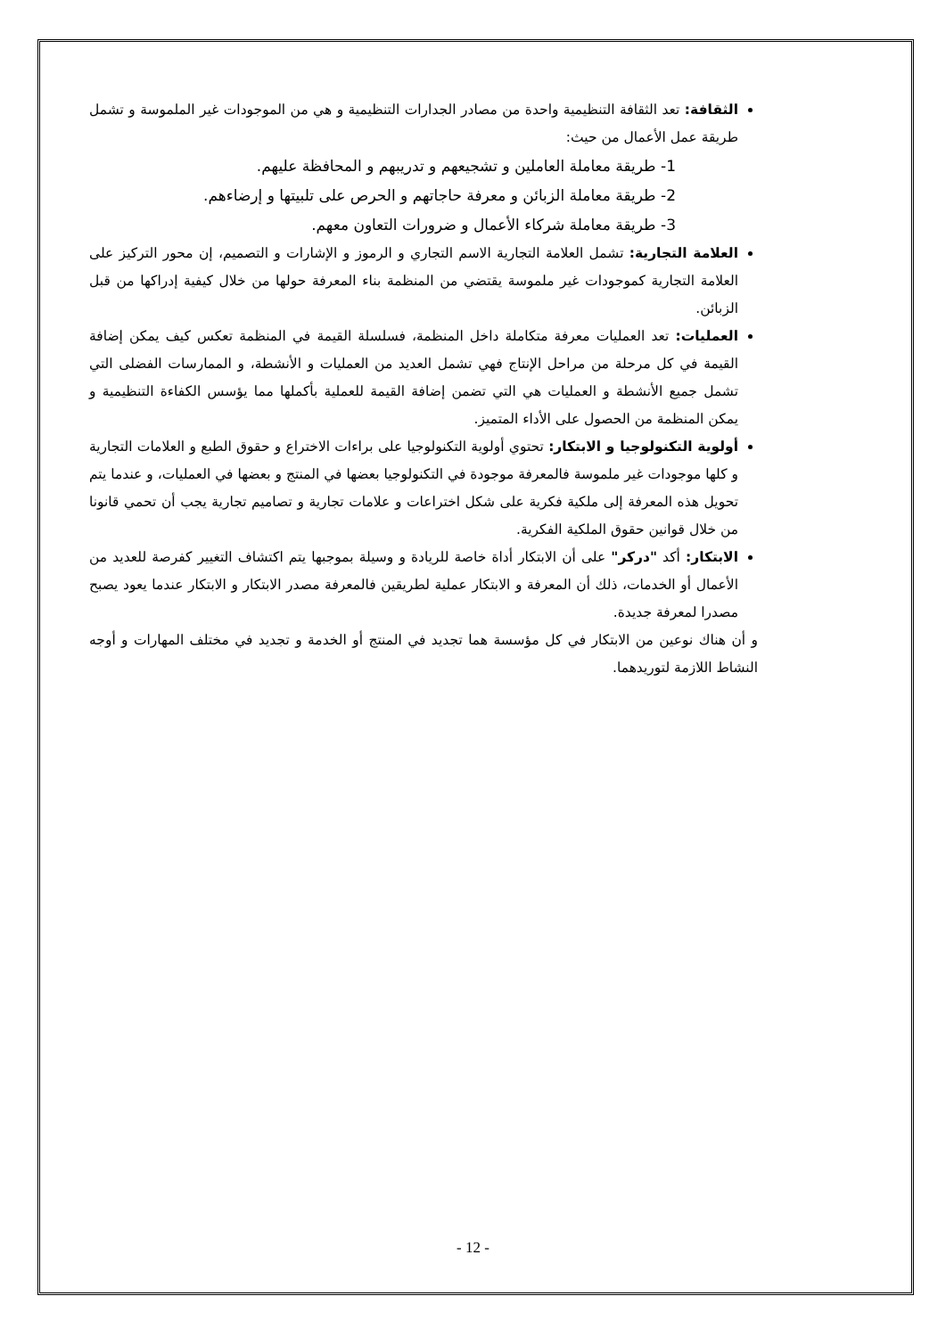الثقافة: تعد الثقافة التنظيمية واحدة من مصادر الجدارات التنظيمية و هي من الموجودات غير الملموسة و تشمل طريقة عمل الأعمال من حيث:
1- طريقة معاملة العاملين و تشجيعهم و تدريبهم و المحافظة عليهم.
2- طريقة معاملة الزبائن و معرفة حاجاتهم و الحرص على تلبيتها و إرضاءهم.
3- طريقة معاملة شركاء الأعمال و ضرورات التعاون معهم.
العلامة التجارية: تشمل العلامة التجارية الاسم التجاري و الرموز و الإشارات و التصميم، إن محور التركيز على العلامة التجارية كموجودات غير ملموسة يقتضي من المنظمة بناء المعرفة حولها من خلال كيفية إدراكها من قبل الزبائن.
العمليات: تعد العمليات معرفة متكاملة داخل المنظمة، فسلسلة القيمة في المنظمة تعكس كيف يمكن إضافة القيمة في كل مرحلة من مراحل الإنتاج فهي تشمل العديد من العمليات و الأنشطة، و الممارسات الفضلى التي تشمل جميع الأنشطة و العمليات هي التي تضمن إضافة القيمة للعملية بأكملها مما يؤسس الكفاءة التنظيمية و يمكن المنظمة من الحصول على الأداء المتميز.
أولوية التكنولوجيا و الابتكار: تحتوي أولوية التكنولوجيا على براءات الاختراع و حقوق الطبع و العلامات التجارية و كلها موجودات غير ملموسة فالمعرفة موجودة في التكنولوجيا بعضها في المنتج و بعضها في العمليات، و عندما يتم تحويل هذه المعرفة إلى ملكية فكرية على شكل اختراعات و علامات تجارية و تصاميم تجارية يجب أن تحمي قانونا من خلال قوانين حقوق الملكية الفكرية.
الابتكار: أكد "دركر" على أن الابتكار أداة خاصة للريادة و وسيلة بموجبها يتم اكتشاف التغيير كفرصة للعديد من الأعمال أو الخدمات، ذلك أن المعرفة و الابتكار عملية لطريقين فالمعرفة مصدر الابتكار و الابتكار عندما يعود يصبح مصدرا لمعرفة جديدة.
و أن هناك نوعين من الابتكار في كل مؤسسة هما تجديد في المنتج أو الخدمة و تجديد في مختلف المهارات و أوجه النشاط اللازمة لتوريدهما.
- 12 -